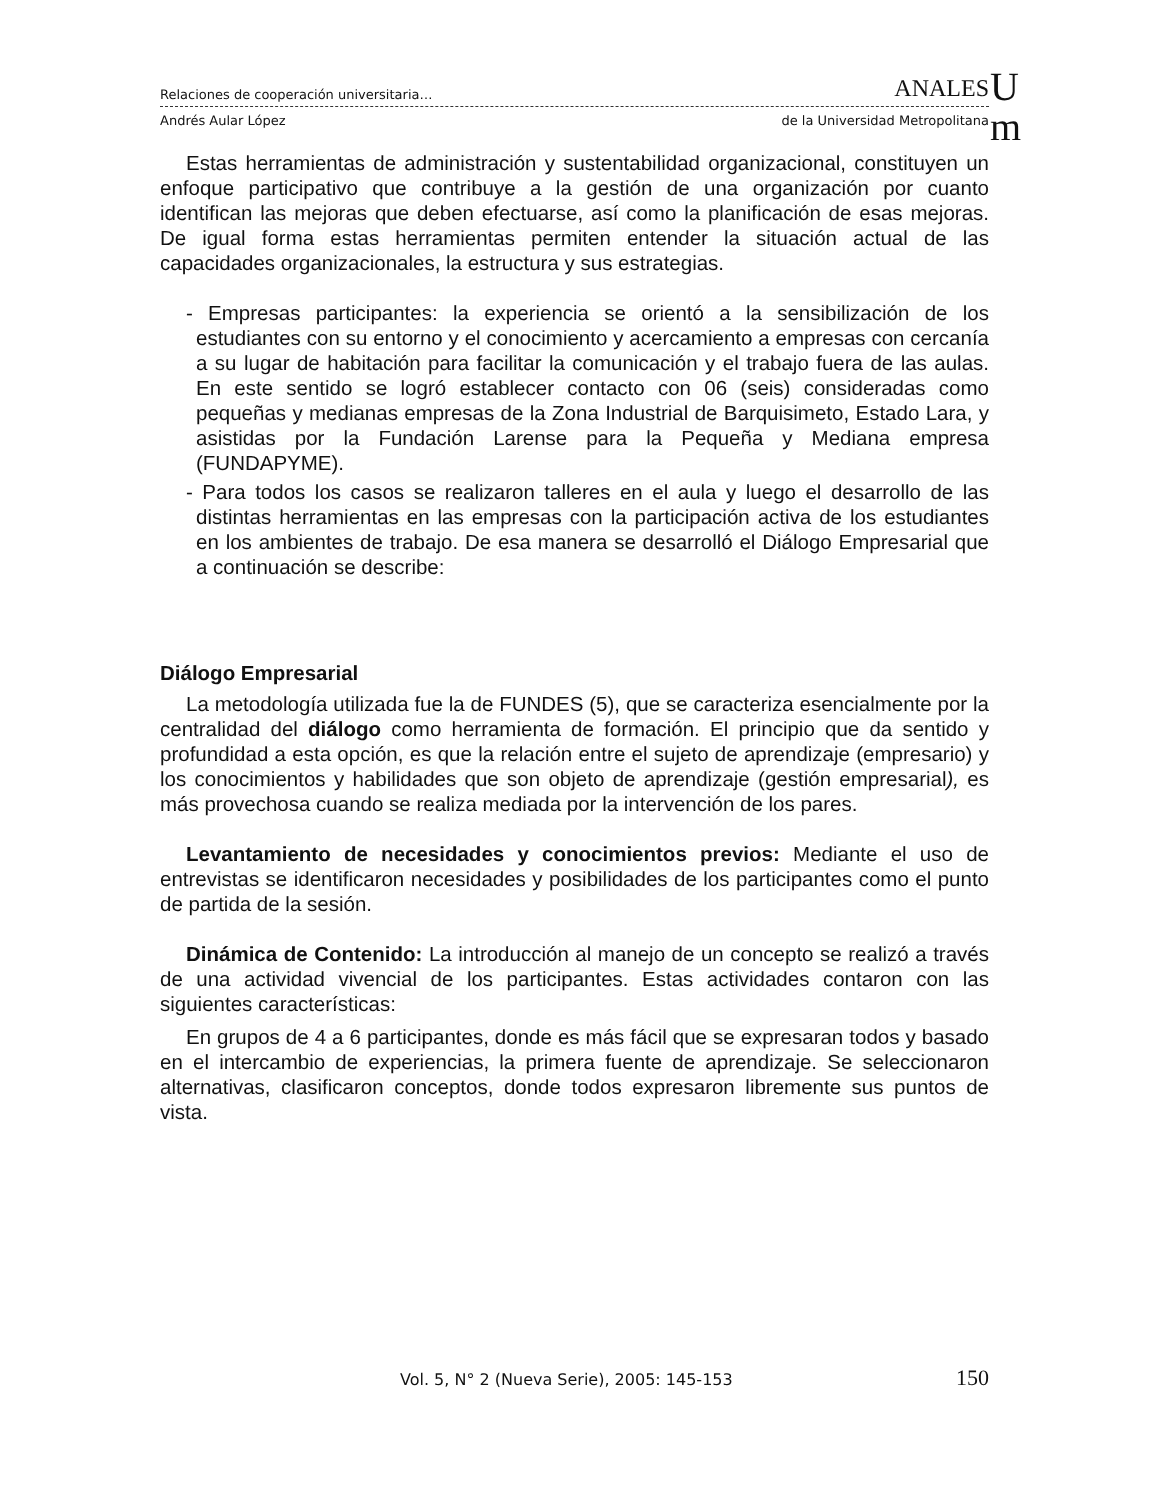Relaciones de cooperación universitaria… ANALES
Andrés Aular López de la Universidad Metropolitana
U
m
Estas herramientas de administración y sustentabilidad organizacional, constituyen un enfoque participativo que contribuye a la gestión de una organización por cuanto identifican las mejoras que deben efectuarse, así como la planificación de esas mejoras. De igual forma estas herramientas permiten entender la situación actual de las capacidades organizacionales, la estructura y sus estrategias.
- Empresas participantes: la experiencia se orientó a la sensibilización de los estudiantes con su entorno y el conocimiento y acercamiento a empresas con cercanía a su lugar de habitación para facilitar la comunicación y el trabajo fuera de las aulas. En este sentido se logró establecer contacto con 06 (seis) consideradas como pequeñas y medianas empresas de la Zona Industrial de Barquisimeto, Estado Lara, y asistidas por la Fundación Larense para la Pequeña y Mediana empresa (FUNDAPYME).
- Para todos los casos se realizaron talleres en el aula y luego el desarrollo de las distintas herramientas en las empresas con la participación activa de los estudiantes en los ambientes de trabajo. De esa manera se desarrolló el Diálogo Empresarial que a continuación se describe:
Diálogo Empresarial
La metodología utilizada fue la de FUNDES (5), que se caracteriza esencialmente por la centralidad del diálogo como herramienta de formación. El principio que da sentido y profundidad a esta opción, es que la relación entre el sujeto de aprendizaje (empresario) y los conocimientos y habilidades que son objeto de aprendizaje (gestión empresarial), es más provechosa cuando se realiza mediada por la intervención de los pares.
Levantamiento de necesidades y conocimientos previos: Mediante el uso de entrevistas se identificaron necesidades y posibilidades de los participantes como el punto de partida de la sesión.
Dinámica de Contenido: La introducción al manejo de un concepto se realizó a través de una actividad vivencial de los participantes. Estas actividades contaron con las siguientes características:
En grupos de 4 a 6 participantes, donde es más fácil que se expresaran todos y basado en el intercambio de experiencias, la primera fuente de aprendizaje. Se seleccionaron alternativas, clasificaron conceptos, donde todos expresaron libremente sus puntos de vista.
Vol. 5, N° 2 (Nueva Serie), 2005: 145-153 150